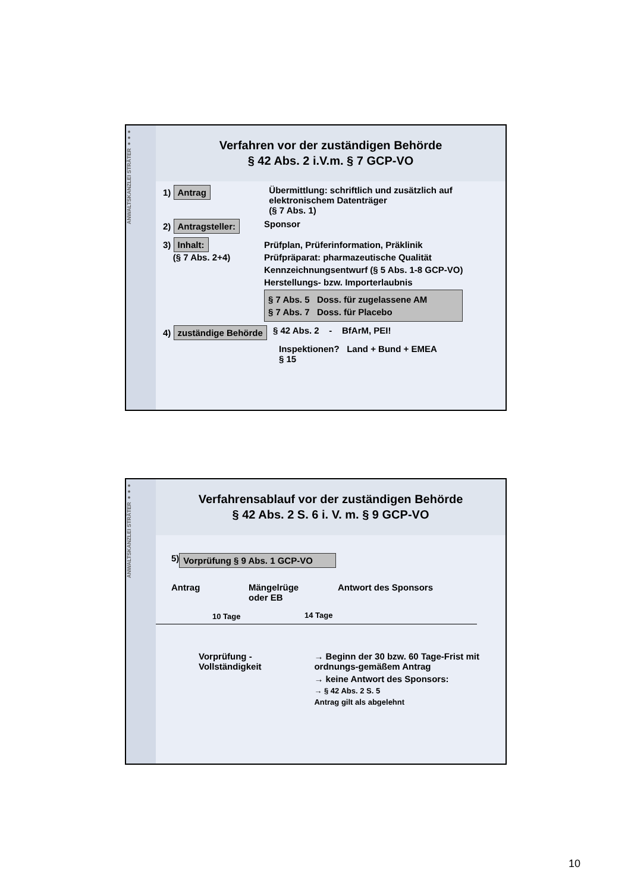ANWALTSKANZLEI STRÄTER ●●●
Verfahren vor der zuständigen Behörde
§ 42 Abs. 2 i.V.m. § 7 GCP-VO
1) Antrag
Übermittlung: schriftlich und zusätzlich auf elektronischem Datenträger
(§ 7 Abs. 1)
2) Antragsteller:
Sponsor
3) Inhalt:
(§ 7 Abs. 2+4)
Prüfplan, Prüferinformation, Präklinik
Prüfpräparat: pharmazeutische Qualität
Kennzeichnungsentwurf (§ 5 Abs. 1-8 GCP-VO)
Herstellungs- bzw. Importerlaubnis
§ 7 Abs. 5 Doss. für zugelassene AM
§ 7 Abs. 7 Doss. für Placebo
4) zuständige Behörde
§ 42 Abs. 2 - BfArM, PEI!
Inspektionen? Land + Bund + EMEA
§ 15
ANWALTSKANZLEI STRÄTER ●●●
Verfahrensablauf vor der zuständigen Behörde
§ 42 Abs. 2 S. 6 i. V. m. § 9 GCP-VO
5) Vorprüfung § 9 Abs. 1 GCP-VO
Antrag Mängelrüge
oder EB
Antwort des Sponsors
10 Tage 14 Tage
Vorprüfung -
Vollständigkeit
→ Beginn der 30 bzw. 60 Tage-Frist mit ordnungs-gemäßem Antrag
→ keine Antwort des Sponsors:
→ § 42 Abs. 2 S. 5
Antrag gilt als abgelehnt
10